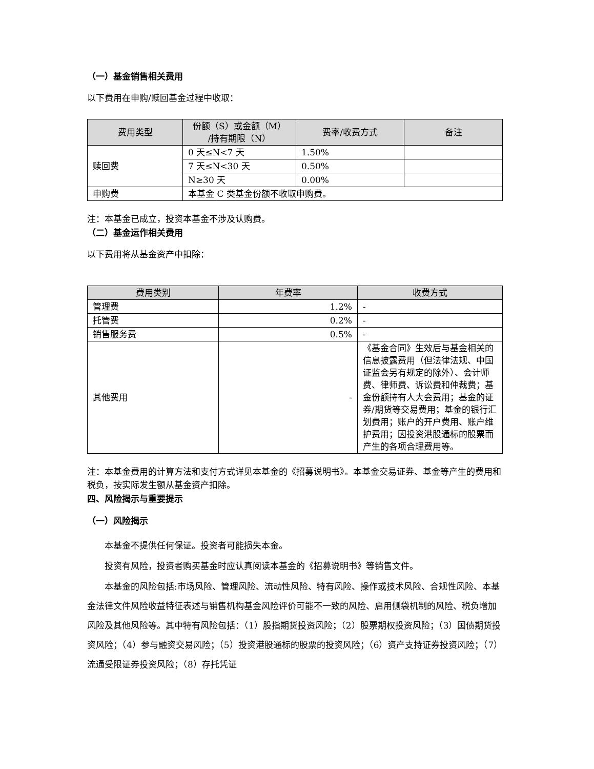（一）基金销售相关费用
以下费用在申购/赎回基金过程中收取：
| 费用类型 | 份额（S）或金额（M） /持有期限（N） | 费率/收费方式 | 备注 |
| --- | --- | --- | --- |
| 赎回费 | 0 天≤N<7 天 | 1.50% | |
| | 7 天≤N<30 天 | 0.50% | |
| | N≥30 天 | 0.00% | |
| 申购费 | 本基金 C 类基金份额不收取申购费。 | | |
注：本基金已成立，投资本基金不涉及认购费。
（二）基金运作相关费用
以下费用将从基金资产中扣除：
| 费用类别 | 年费率 | 收费方式 |
| --- | --- | --- |
| 管理费 | 1.2% | - |
| 托管费 | 0.2% | - |
| 销售服务费 | 0.5% | - |
| 其他费用 | - | 《基金合同》生效后与基金相关的信息披露费用（但法律法规、中国证监会另有规定的除外）、会计师费、律师费、诉讼费和仲裁费；基金份额持有人大会费用；基金的证券/期货等交易费用；基金的银行汇划费用；账户的开户费用、账户维护费用；因投资港股通标的股票而产生的各项合理费用等。 |
注：本基金费用的计算方法和支付方式详见本基金的《招募说明书》。本基金交易证券、基金等产生的费用和税负，按实际发生额从基金资产扣除。
四、风险揭示与重要提示
（一）风险揭示
本基金不提供任何保证。投资者可能损失本金。
投资有风险，投资者购买基金时应认真阅读本基金的《招募说明书》等销售文件。
本基金的风险包括:市场风险、管理风险、流动性风险、特有风险、操作或技术风险、合规性风险、本基金法律文件风险收益特征表述与销售机构基金风险评价可能不一致的风险、启用侧袋机制的风险、税负增加风险及其他风险等。其中特有风险包括：（1）股指期货投资风险；（2）股票期权投资风险；（3）国债期货投资风险；（4）参与融资交易风险；（5）投资港股通标的股票的投资风险；（6）资产支持证券投资风险；（7）流通受限证券投资风险；（8）存托凭证